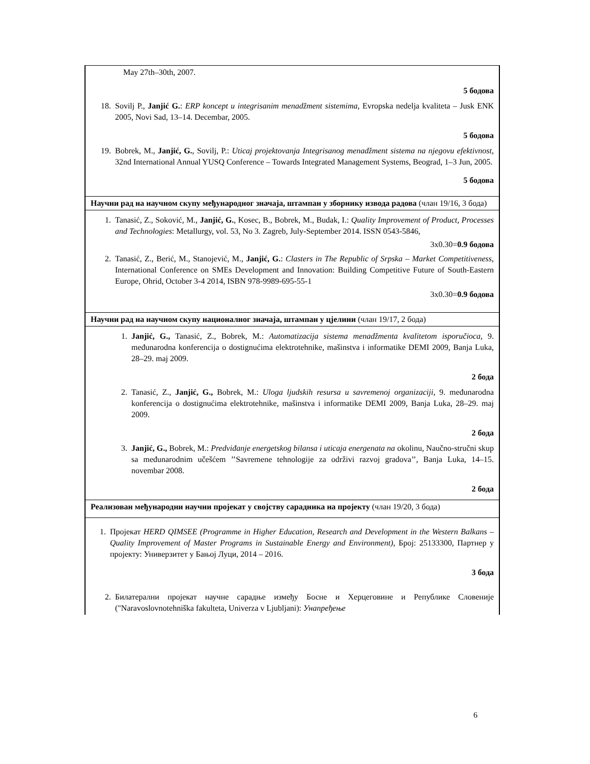| May 27th–30th, 2007. 5 бодова 18. Sovilj P., Janjić G. : ERP koncept u integrisanim menadžment sistemima , Evropska nedelja kvaliteta – Jusk ENK 2005, Novi Sad, 13–14. Decembar, 2005. 5 бодова 19. Bobrek, M., Janjić, G. , Sovilj, P.: Uticaj projektovanja Integrisanog menadžment sistema na njegovu efektivnost , 32nd International Annual YUSQ Conference – Towards Integrated Management Systems, Beograd, 1–3 Jun, 2005. 5 бодова |
| Научни рад на научном скупу међународног значаја, штампан у зборнику извода радова (члан 19/16, 3 бода) |
| 1. Tanasić, Z., Soković, M., Janjić, G. , Kosec, B., Bobrek, M., Budak, I.: Quality Improvement of Product, Processes and Technologies : Metallurgy, vol. 53, No 3. Zagreb, July-September 2014. ISSN 0543-5846, 3x0.30= 0.9 бодова 2. Tanasić, Z., Berić, M., Stanojević, M., Janjić, G. : Clasters in The Republic of Srpska – Market Competitiveness , International Conference on SMEs Development and Innovation: Building Competitive Future of South-Eastern Europe, Ohrid, October 3-4 2014, ISBN 978-9989-695-55-1 3x0.30= 0.9 бодова |
| Научни рад на научном скупу националног значаја, штампан у цјелини (члан 19/17, 2 бода) |
| 1. Janjić, G., Tanasić, Z., Bobrek, M.: Automatizacija sistema menadžmenta kvalitetom isporučioca , 9. međunarodna konferencija o dostignućima elektrotehnike, mašinstva i informatike DEMI 2009, Banja Luka, 28–29. maj 2009. 2 бода 2. Tanasić, Z., Janjić, G., Bobrek, M.: Uloga ljudskih resursa u savremenoj organizaciji, 9. međunarodna konferencija o dostignućima elektrotehnike, mašinstva i informatike DEMI 2009, Banja Luka, 28–29. maj 2009. 2 бода 3. Janjić, G., Bobrek, M.: Predviđanje energetskog bilansa i uticaja energenata na okolinu, Naučno-stručni skup sa međunarodnim učešćem ’’Savremene tehnologije za održivi razvoj gradova’’, Banja Luka, 14–15. novembar 2008. 2 бода |
| Реализован међународни научни пројекат у својству сарадника на пројекту (члан 19/20, 3 бода) |
| 1. Пројекат HERD QIMSEE (Programme in Higher Education, Research and Development in the Western Balkans – Quality Improvement of Master Programs in Sustainable Energy and Environment) , Број: 25133300, Партнер у пројекту: Универзитет у Бањој Луци, 2014 – 2016. 3 бода 2. Билатерални пројекат научне сарадње између Босне и Херцеговине и Републике Словеније ("Naravoslovnotehniška fakulteta, Univerza v Ljubljani): Унапређење |
6